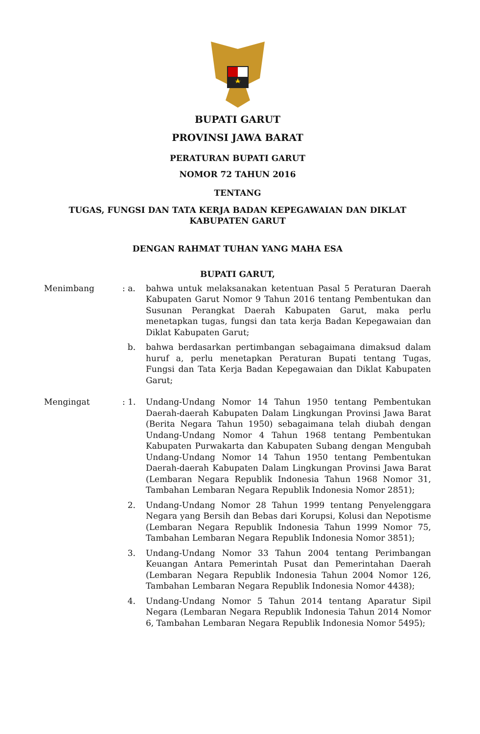BUPATI GARUT
PROVINSI JAWA BARAT
PERATURAN BUPATI GARUT
NOMOR 72 TAHUN 2016
TENTANG
TUGAS, FUNGSI DAN TATA KERJA BADAN KEPEGAWAIAN DAN DIKLAT
KABUPATEN GARUT
DENGAN RAHMAT TUHAN YANG MAHA ESA
BUPATI GARUT,
| Menimbang | : a. | bahwa untuk melaksanakan ketentuan Pasal 5 Peraturan Daerah Kabupaten Garut Nomor 9 Tahun 2016 tentang Pembentukan dan Susunan Perangkat Daerah Kabupaten Garut, maka perlu menetapkan tugas, fungsi dan tata kerja Badan Kepegawaian dan Diklat Kabupaten Garut; |
| | b. | bahwa berdasarkan pertimbangan sebagaimana dimaksud dalam huruf a, perlu menetapkan Peraturan Bupati tentang Tugas, Fungsi dan Tata Kerja Badan Kepegawaian dan Diklat Kabupaten Garut; |
| Mengingat | : 1. | Undang-Undang Nomor 14 Tahun 1950 tentang Pembentukan Daerah-daerah Kabupaten Dalam Lingkungan Provinsi Jawa Barat (Berita Negara Tahun 1950) sebagaimana telah diubah dengan Undang-Undang Nomor 4 Tahun 1968 tentang Pembentukan Kabupaten Purwakarta dan Kabupaten Subang dengan Mengubah Undang-Undang Nomor 14 Tahun 1950 tentang Pembentukan Daerah-daerah Kabupaten Dalam Lingkungan Provinsi Jawa Barat (Lembaran Negara Republik Indonesia Tahun 1968 Nomor 31, Tambahan Lembaran Negara Republik Indonesia Nomor 2851); |
| | 2. | Undang-Undang Nomor 28 Tahun 1999 tentang Penyelenggara Negara yang Bersih dan Bebas dari Korupsi, Kolusi dan Nepotisme (Lembaran Negara Republik Indonesia Tahun 1999 Nomor 75, Tambahan Lembaran Negara Republik Indonesia Nomor 3851); |
| | 3. | Undang-Undang Nomor 33 Tahun 2004 tentang Perimbangan Keuangan Antara Pemerintah Pusat dan Pemerintahan Daerah (Lembaran Negara Republik Indonesia Tahun 2004 Nomor 126, Tambahan Lembaran Negara Republik Indonesia Nomor 4438); |
| | 4. | Undang-Undang Nomor 5 Tahun 2014 tentang Aparatur Sipil Negara (Lembaran Negara Republik Indonesia Tahun 2014 Nomor 6, Tambahan Lembaran Negara Republik Indonesia Nomor 5495); |